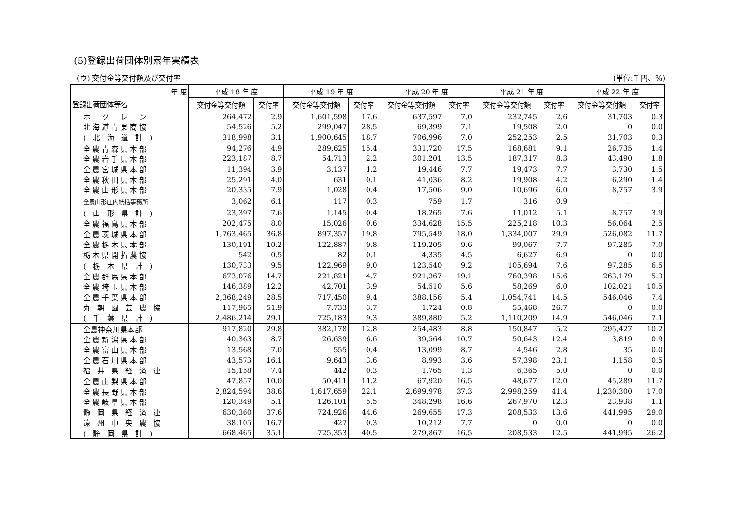(5)登録出荷団体別累年実績表
(ウ) 交付金等交付額及び交付率 (単位:千円、%)
| 年 度 | 平成 18 年 度 | | 平成 19 年 度 | | 平成 20 年 度 | | 平成 21 年 度 | | 平成 22 年 度 | |
| --- | --- | --- | --- | --- | --- | --- | --- | --- | --- | --- |
| 登録出荷団体等名 | 交付金等交付額 | 交付率 | 交付金等交付額 | 交付率 | 交付金等交付額 | 交付率 | 交付金等交付額 | 交付率 | 交付金等交付額 | 交付率 |
| ホ ク レ ン | 264,472 | 2.9 | 1,601,598 | 17.6 | 637,597 | 7.0 | 232,745 | 2.6 | 31,703 | 0.3 |
| 北海道青果商協 | 54,526 | 5.2 | 299,047 | 28.5 | 69,399 | 7.1 | 19,508 | 2.0 | 0 | 0.0 |
| ( 北 海 道 計 ) | 318,998 | 3.1 | 1,900,645 | 18.7 | 706,996 | 7.0 | 252,253 | 2.5 | 31,703 | 0.3 |
| 全農青森県本部 | 94,276 | 4.9 | 289,625 | 15.4 | 331,720 | 17.5 | 168,681 | 9.1 | 26,735 | 1.4 |
| 全農岩手県本部 | 223,187 | 8.7 | 54,713 | 2.2 | 301,201 | 13.5 | 187,317 | 8.3 | 43,490 | 1.8 |
| 全農宮城県本部 | 11,394 | 3.9 | 3,137 | 1.2 | 19,446 | 7.7 | 19,473 | 7.7 | 3,730 | 1.5 |
| 全農秋田県本部 | 25,291 | 4.0 | 631 | 0.1 | 41,036 | 8.2 | 19,908 | 4.2 | 6,290 | 1.4 |
| 全農山形県本部 | 20,335 | 7.9 | 1,028 | 0.4 | 17,506 | 9.0 | 10,696 | 6.0 | 8,757 | 3.9 |
| 全農山形庄内統括事務所 | 3,062 | 6.1 | 117 | 0.3 | 759 | 1.7 | 316 | 0.9 | － | － |
| ( 山 形 県 計 ) | 23,397 | 7.6 | 1,145 | 0.4 | 18,265 | 7.6 | 11,012 | 5.1 | 8,757 | 3.9 |
| 全農福島県本部 | 202,475 | 8.0 | 15,026 | 0.6 | 334,628 | 15.5 | 225,218 | 10.3 | 56,064 | 2.5 |
| 全農茨城県本部 | 1,763,465 | 36.8 | 897,357 | 19.8 | 795,549 | 18.0 | 1,334,007 | 29.9 | 526,082 | 11.7 |
| 全農栃木県本部 | 130,191 | 10.2 | 122,887 | 9.8 | 119,205 | 9.6 | 99,067 | 7.7 | 97,285 | 7.0 |
| 栃木県開拓農協 | 542 | 0.5 | 82 | 0.1 | 4,335 | 4.5 | 6,627 | 6.9 | 0 | 0.0 |
| ( 栃 木 県 計 ) | 130,733 | 9.5 | 122,969 | 9.0 | 123,540 | 9.2 | 105,694 | 7.6 | 97,285 | 6.5 |
| 全農群馬県本部 | 673,076 | 14.7 | 221,821 | 4.7 | 921,367 | 19.1 | 760,398 | 15.6 | 263,179 | 5.3 |
| 全農埼玉県本部 | 146,389 | 12.2 | 42,701 | 3.9 | 54,510 | 5.6 | 58,269 | 6.0 | 102,021 | 10.5 |
| 全農千葉県本部 | 2,368,249 | 28.5 | 717,450 | 9.4 | 388,156 | 5.4 | 1,054,741 | 14.5 | 546,046 | 7.4 |
| 丸 朝 園 芸 農 協 | 117,965 | 51.9 | 7,733 | 3.7 | 1,724 | 0.8 | 55,468 | 26.7 | 0 | 0.0 |
| ( 千 葉 県 計 ) | 2,486,214 | 29.1 | 725,183 | 9.3 | 389,880 | 5.2 | 1,110,209 | 14.9 | 546,046 | 7.1 |
| 全農神奈川県本部 | 917,820 | 29.8 | 382,178 | 12.8 | 254,483 | 8.8 | 150,847 | 5.2 | 295,427 | 10.2 |
| 全農新潟県本部 | 40,363 | 8.7 | 26,639 | 6.6 | 39,564 | 10.7 | 50,643 | 12.4 | 3,819 | 0.9 |
| 全農富山県本部 | 13,568 | 7.0 | 555 | 0.4 | 13,099 | 8.7 | 4,546 | 2.8 | 35 | 0.0 |
| 全農石川県本部 | 43,573 | 16.1 | 9,643 | 3.6 | 8,993 | 3.6 | 57,398 | 23.1 | 1,158 | 0.5 |
| 福 井 県 経 済 連 | 15,158 | 7.4 | 442 | 0.3 | 1,765 | 1.3 | 6,365 | 5.0 | 0 | 0.0 |
| 全農山梨県本部 | 47,857 | 10.0 | 50,411 | 11.2 | 67,920 | 16.5 | 48,677 | 12.0 | 45,289 | 11.7 |
| 全農長野県本部 | 2,824,594 | 38.6 | 1,617,659 | 22.1 | 2,699,978 | 37.3 | 2,998,259 | 41.4 | 1,230,300 | 17.0 |
| 全農岐阜県本部 | 120,349 | 5.1 | 126,101 | 5.5 | 348,298 | 16.6 | 267,970 | 12.3 | 23,938 | 1.1 |
| 静 岡 県 経 済 連 | 630,360 | 37.6 | 724,926 | 44.6 | 269,655 | 17.3 | 208,533 | 13.6 | 441,995 | 29.0 |
| 遠 州 中 央 農 協 | 38,105 | 16.7 | 427 | 0.3 | 10,212 | 7.7 | 0 | 0.0 | 0 | 0.0 |
| ( 静 岡 県 計 ) | 668,465 | 35.1 | 725,353 | 40.5 | 279,867 | 16.5 | 208,533 | 12.5 | 441,995 | 26.2 |